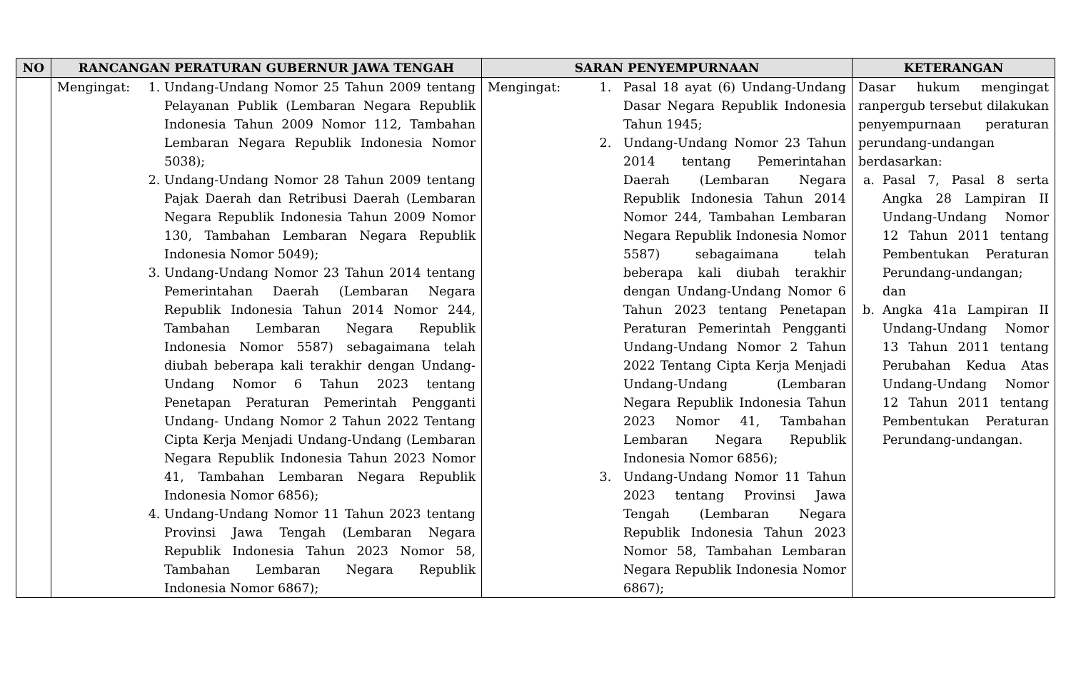| NO | RANCANGAN PERATURAN GUBERNUR JAWA TENGAH | SARAN PENYEMPURNAAN | KETERANGAN |
| --- | --- | --- | --- |
| | Mengingat: 1. Undang-Undang Nomor 25 Tahun 2009 tentang Pelayanan Publik (Lembaran Negara Republik Indonesia Tahun 2009 Nomor 112, Tambahan Lembaran Negara Republik Indonesia Nomor 5038); 2. Undang-Undang Nomor 28 Tahun 2009 tentang Pajak Daerah dan Retribusi Daerah (Lembaran Negara Republik Indonesia Tahun 2009 Nomor 130, Tambahan Lembaran Negara Republik Indonesia Nomor 5049); 3. Undang-Undang Nomor 23 Tahun 2014 tentang Pemerintahan Daerah (Lembaran Negara Republik Indonesia Tahun 2014 Nomor 244, Tambahan Lembaran Negara Republik Indonesia Nomor 5587) sebagaimana telah diubah beberapa kali terakhir dengan Undang-Undang Nomor 6 Tahun 2023 tentang Penetapan Peraturan Pemerintah Pengganti Undang- Undang Nomor 2 Tahun 2022 Tentang Cipta Kerja Menjadi Undang-Undang (Lembaran Negara Republik Indonesia Tahun 2023 Nomor 41, Tambahan Lembaran Negara Republik Indonesia Nomor 6856); 4. Undang-Undang Nomor 11 Tahun 2023 tentang Provinsi Jawa Tengah (Lembaran Negara Republik Indonesia Tahun 2023 Nomor 58, Tambahan Lembaran Negara Republik Indonesia Nomor 6867); | Mengingat: 1. Pasal 18 ayat (6) Undang-Undang Dasar Negara Republik Indonesia Tahun 1945; 2. Undang-Undang Nomor 23 Tahun 2014 tentang Pemerintahan Daerah (Lembaran Negara Republik Indonesia Tahun 2014 Nomor 244, Tambahan Lembaran Negara Republik Indonesia Nomor 5587) sebagaimana telah beberapa kali diubah terakhir dengan Undang-Undang Nomor 6 Tahun 2023 tentang Penetapan Peraturan Pemerintah Pengganti Undang-Undang Nomor 2 Tahun 2022 Tentang Cipta Kerja Menjadi Undang-Undang (Lembaran Negara Republik Indonesia Tahun 2023 Nomor 41, Tambahan Lembaran Negara Republik Indonesia Nomor 6856); 3. Undang-Undang Nomor 11 Tahun 2023 tentang Provinsi Jawa Tengah (Lembaran Negara Republik Indonesia Tahun 2023 Nomor 58, Tambahan Lembaran Negara Republik Indonesia Nomor 6867); | Dasar hukum mengingat ranpergub tersebut dilakukan penyempurnaan peraturan perundang-undangan berdasarkan: a. Pasal 7, Pasal 8 serta Angka 28 Lampiran II Undang-Undang Nomor 12 Tahun 2011 tentang Pembentukan Peraturan Perundang-undangan; dan b. Angka 41a Lampiran II Undang-Undang Nomor 13 Tahun 2011 tentang Perubahan Kedua Atas Undang-Undang Nomor 12 Tahun 2011 tentang Pembentukan Peraturan Perundang-undangan. |